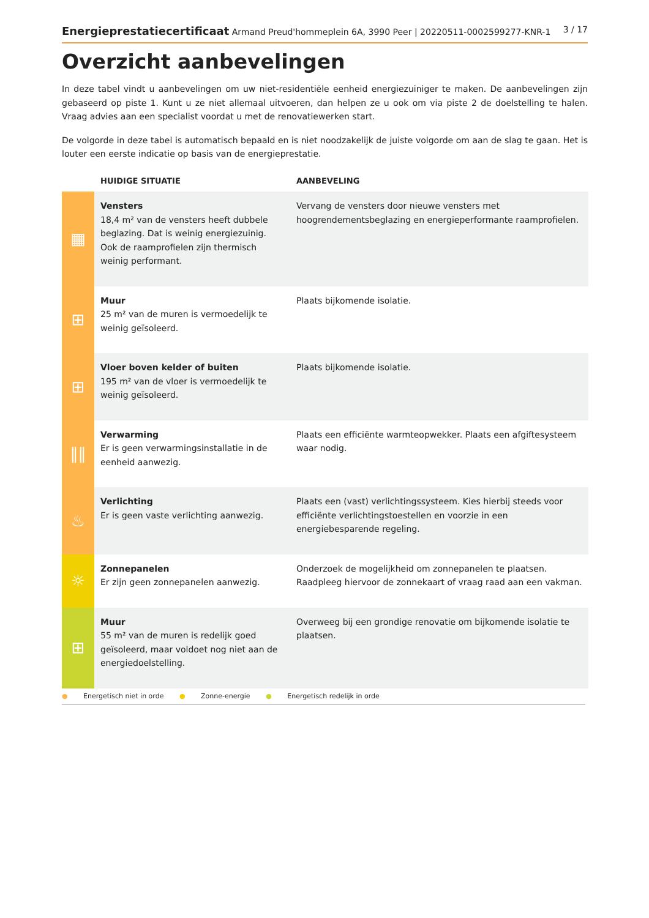Energieprestatiecertificaat Armand Preud'hommeplein 6A, 3990 Peer | 20220511-0002599277-KNR-1
3 / 17
Overzicht aanbevelingen
In deze tabel vindt u aanbevelingen om uw niet-residentiële eenheid energiezuiniger te maken. De aanbevelingen zijn gebaseerd op piste 1. Kunt u ze niet allemaal uitvoeren, dan helpen ze u ook om via piste 2 de doelstelling te halen. Vraag advies aan een specialist voordat u met de renovatiewerken start.
De volgorde in deze tabel is automatisch bepaald en is niet noodzakelijk de juiste volgorde om aan de slag te gaan. Het is louter een eerste indicatie op basis van de energieprestatie.
| | HUIDIGE SITUATIE | AANBEVELING |
| --- | --- | --- |
| ▦ | Vensters 18,4 m² van de vensters heeft dubbele beglazing. Dat is weinig energiezuinig. Ook de raamprofielen zijn thermisch weinig performant. | Vervang de vensters door nieuwe vensters met hoogrendementsbeglazing en energieperformante raamprofielen. |
| ⊞ | Muur 25 m² van de muren is vermoedelijk te weinig geïsoleerd. | Plaats bijkomende isolatie. |
| ⊞ | Vloer boven kelder of buiten 195 m² van de vloer is vermoedelijk te weinig geïsoleerd. | Plaats bijkomende isolatie. |
| ‖‖ | Verwarming Er is geen verwarmingsinstallatie in de eenheid aanwezig. | Plaats een efficiënte warmteopwekker. Plaats een afgiftesysteem waar nodig. |
| ♨ | Verlichting Er is geen vaste verlichting aanwezig. | Plaats een (vast) verlichtingssysteem. Kies hierbij steeds voor efficiënte verlichtingstoestellen en voorzie in een energiebesparende regeling. |
| ☼ | Zonnepanelen Er zijn geen zonnepanelen aanwezig. | Onderzoek de mogelijkheid om zonnepanelen te plaatsen. Raadpleeg hiervoor de zonnekaart of vraag raad aan een vakman. |
| ⊞ | Muur 55 m² van de muren is redelijk goed geïsoleerd, maar voldoet nog niet aan de energiedoelstelling. | Overweeg bij een grondige renovatie om bijkomende isolatie te plaatsen. |
● Energetisch niet in orde ● Zonne-energie ● Energetisch redelijk in orde